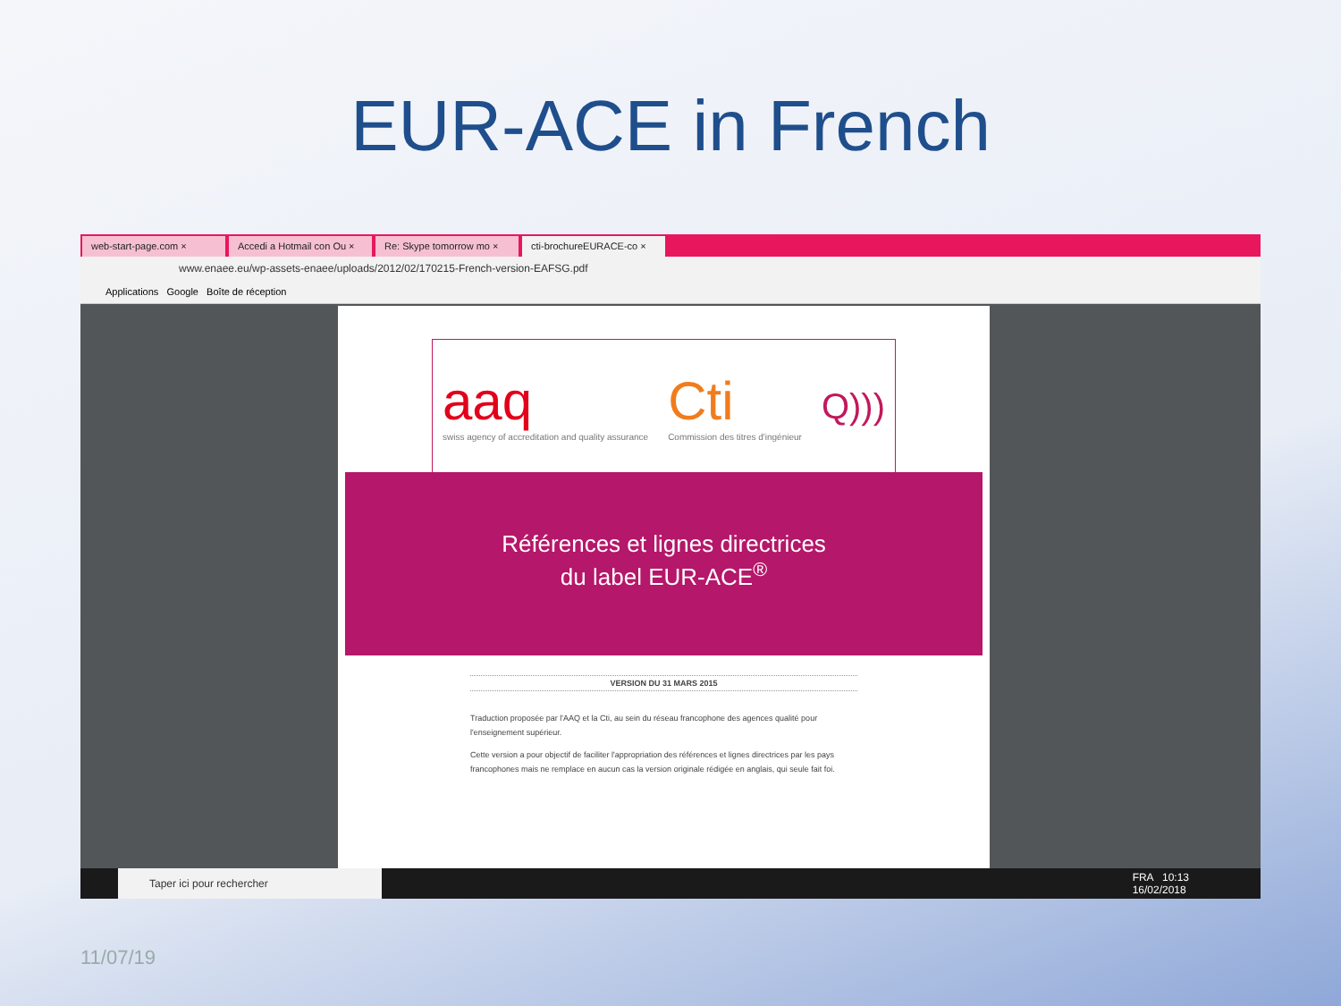EUR-ACE in French
web-start-page.com × Accedi a Hotmail con Ou × Re: Skype tomorrow mo × cti-brochureEURACE-co ×
www.enaee.eu/wp-assets-enaee/uploads/2012/02/170215-French-version-EAFSG.pdf
Applications Google Boîte de réception
aaq
swiss agency of accreditation and quality assurance
Cti
Commission des titres d'ingénieur
Q)))
Références et lignes directrices
du label EUR-ACE<sup>®</sup>
VERSION DU 31 MARS 2015
Traduction proposée par l'AAQ et la Cti, au sein du réseau francophone des agences qualité pour l'enseignement supérieur.
Cette version a pour objectif de faciliter l'appropriation des références et lignes directrices par les pays francophones mais ne remplace en aucun cas la version originale rédigée en anglais, qui seule fait foi.
Taper ici pour rechercher
FRA 10:13
16/02/2018
11/07/19